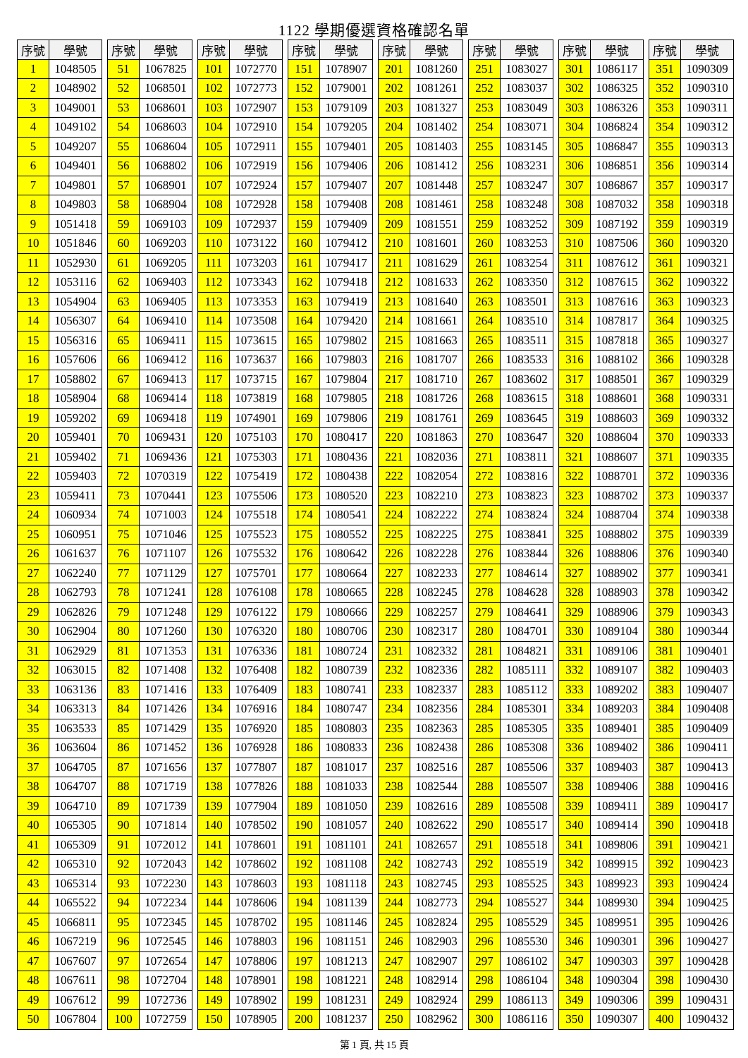1122 學期優選資格確認名單
| 序號 | 學號 |
| --- | --- |
| 1 | 1048505 |
| 2 | 1048902 |
| 3 | 1049001 |
| 4 | 1049102 |
| 5 | 1049207 |
| 6 | 1049401 |
| 7 | 1049801 |
| 8 | 1049803 |
| 9 | 1051418 |
| 10 | 1051846 |
| 11 | 1052930 |
| 12 | 1053116 |
| 13 | 1054904 |
| 14 | 1056307 |
| 15 | 1056316 |
| 16 | 1057606 |
| 17 | 1058802 |
| 18 | 1058904 |
| 19 | 1059202 |
| 20 | 1059401 |
| 21 | 1059402 |
| 22 | 1059403 |
| 23 | 1059411 |
| 24 | 1060934 |
| 25 | 1060951 |
| 26 | 1061637 |
| 27 | 1062240 |
| 28 | 1062793 |
| 29 | 1062826 |
| 30 | 1062904 |
| 31 | 1062929 |
| 32 | 1063015 |
| 33 | 1063136 |
| 34 | 1063313 |
| 35 | 1063533 |
| 36 | 1063604 |
| 37 | 1064705 |
| 38 | 1064707 |
| 39 | 1064710 |
| 40 | 1065305 |
| 41 | 1065309 |
| 42 | 1065310 |
| 43 | 1065314 |
| 44 | 1065522 |
| 45 | 1066811 |
| 46 | 1067219 |
| 47 | 1067607 |
| 48 | 1067611 |
| 49 | 1067612 |
| 50 | 1067804 |
| 序號 | 學號 |
| --- | --- |
| 51 | 1067825 |
| 52 | 1068501 |
| 53 | 1068601 |
| 54 | 1068603 |
| 55 | 1068604 |
| 56 | 1068802 |
| 57 | 1068901 |
| 58 | 1068904 |
| 59 | 1069103 |
| 60 | 1069203 |
| 61 | 1069205 |
| 62 | 1069403 |
| 63 | 1069405 |
| 64 | 1069410 |
| 65 | 1069411 |
| 66 | 1069412 |
| 67 | 1069413 |
| 68 | 1069414 |
| 69 | 1069418 |
| 70 | 1069431 |
| 71 | 1069436 |
| 72 | 1070319 |
| 73 | 1070441 |
| 74 | 1071003 |
| 75 | 1071046 |
| 76 | 1071107 |
| 77 | 1071129 |
| 78 | 1071241 |
| 79 | 1071248 |
| 80 | 1071260 |
| 81 | 1071353 |
| 82 | 1071408 |
| 83 | 1071416 |
| 84 | 1071426 |
| 85 | 1071429 |
| 86 | 1071452 |
| 87 | 1071656 |
| 88 | 1071719 |
| 89 | 1071739 |
| 90 | 1071814 |
| 91 | 1072012 |
| 92 | 1072043 |
| 93 | 1072230 |
| 94 | 1072234 |
| 95 | 1072345 |
| 96 | 1072545 |
| 97 | 1072654 |
| 98 | 1072704 |
| 99 | 1072736 |
| 100 | 1072759 |
| 序號 | 學號 |
| --- | --- |
| 101 | 1072770 |
| 102 | 1072773 |
| 103 | 1072907 |
| 104 | 1072910 |
| 105 | 1072911 |
| 106 | 1072919 |
| 107 | 1072924 |
| 108 | 1072928 |
| 109 | 1072937 |
| 110 | 1073122 |
| 111 | 1073203 |
| 112 | 1073343 |
| 113 | 1073353 |
| 114 | 1073508 |
| 115 | 1073615 |
| 116 | 1073637 |
| 117 | 1073715 |
| 118 | 1073819 |
| 119 | 1074901 |
| 120 | 1075103 |
| 121 | 1075303 |
| 122 | 1075419 |
| 123 | 1075506 |
| 124 | 1075518 |
| 125 | 1075523 |
| 126 | 1075532 |
| 127 | 1075701 |
| 128 | 1076108 |
| 129 | 1076122 |
| 130 | 1076320 |
| 131 | 1076336 |
| 132 | 1076408 |
| 133 | 1076409 |
| 134 | 1076916 |
| 135 | 1076920 |
| 136 | 1076928 |
| 137 | 1077807 |
| 138 | 1077826 |
| 139 | 1077904 |
| 140 | 1078502 |
| 141 | 1078601 |
| 142 | 1078602 |
| 143 | 1078603 |
| 144 | 1078606 |
| 145 | 1078702 |
| 146 | 1078803 |
| 147 | 1078806 |
| 148 | 1078901 |
| 149 | 1078902 |
| 150 | 1078905 |
| 序號 | 學號 |
| --- | --- |
| 151 | 1078907 |
| 152 | 1079001 |
| 153 | 1079109 |
| 154 | 1079205 |
| 155 | 1079401 |
| 156 | 1079406 |
| 157 | 1079407 |
| 158 | 1079408 |
| 159 | 1079409 |
| 160 | 1079412 |
| 161 | 1079417 |
| 162 | 1079418 |
| 163 | 1079419 |
| 164 | 1079420 |
| 165 | 1079802 |
| 166 | 1079803 |
| 167 | 1079804 |
| 168 | 1079805 |
| 169 | 1079806 |
| 170 | 1080417 |
| 171 | 1080436 |
| 172 | 1080438 |
| 173 | 1080520 |
| 174 | 1080541 |
| 175 | 1080552 |
| 176 | 1080642 |
| 177 | 1080664 |
| 178 | 1080665 |
| 179 | 1080666 |
| 180 | 1080706 |
| 181 | 1080724 |
| 182 | 1080739 |
| 183 | 1080741 |
| 184 | 1080747 |
| 185 | 1080803 |
| 186 | 1080833 |
| 187 | 1081017 |
| 188 | 1081033 |
| 189 | 1081050 |
| 190 | 1081057 |
| 191 | 1081101 |
| 192 | 1081108 |
| 193 | 1081118 |
| 194 | 1081139 |
| 195 | 1081146 |
| 196 | 1081151 |
| 197 | 1081213 |
| 198 | 1081221 |
| 199 | 1081231 |
| 200 | 1081237 |
| 序號 | 學號 |
| --- | --- |
| 201 | 1081260 |
| 202 | 1081261 |
| 203 | 1081327 |
| 204 | 1081402 |
| 205 | 1081403 |
| 206 | 1081412 |
| 207 | 1081448 |
| 208 | 1081461 |
| 209 | 1081551 |
| 210 | 1081601 |
| 211 | 1081629 |
| 212 | 1081633 |
| 213 | 1081640 |
| 214 | 1081661 |
| 215 | 1081663 |
| 216 | 1081707 |
| 217 | 1081710 |
| 218 | 1081726 |
| 219 | 1081761 |
| 220 | 1081863 |
| 221 | 1082036 |
| 222 | 1082054 |
| 223 | 1082210 |
| 224 | 1082222 |
| 225 | 1082225 |
| 226 | 1082228 |
| 227 | 1082233 |
| 228 | 1082245 |
| 229 | 1082257 |
| 230 | 1082317 |
| 231 | 1082332 |
| 232 | 1082336 |
| 233 | 1082337 |
| 234 | 1082356 |
| 235 | 1082363 |
| 236 | 1082438 |
| 237 | 1082516 |
| 238 | 1082544 |
| 239 | 1082616 |
| 240 | 1082622 |
| 241 | 1082657 |
| 242 | 1082743 |
| 243 | 1082745 |
| 244 | 1082773 |
| 245 | 1082824 |
| 246 | 1082903 |
| 247 | 1082907 |
| 248 | 1082914 |
| 249 | 1082924 |
| 250 | 1082962 |
| 序號 | 學號 |
| --- | --- |
| 251 | 1083027 |
| 252 | 1083037 |
| 253 | 1083049 |
| 254 | 1083071 |
| 255 | 1083145 |
| 256 | 1083231 |
| 257 | 1083247 |
| 258 | 1083248 |
| 259 | 1083252 |
| 260 | 1083253 |
| 261 | 1083254 |
| 262 | 1083350 |
| 263 | 1083501 |
| 264 | 1083510 |
| 265 | 1083511 |
| 266 | 1083533 |
| 267 | 1083602 |
| 268 | 1083615 |
| 269 | 1083645 |
| 270 | 1083647 |
| 271 | 1083811 |
| 272 | 1083816 |
| 273 | 1083823 |
| 274 | 1083824 |
| 275 | 1083841 |
| 276 | 1083844 |
| 277 | 1084614 |
| 278 | 1084628 |
| 279 | 1084641 |
| 280 | 1084701 |
| 281 | 1084821 |
| 282 | 1085111 |
| 283 | 1085112 |
| 284 | 1085301 |
| 285 | 1085305 |
| 286 | 1085308 |
| 287 | 1085506 |
| 288 | 1085507 |
| 289 | 1085508 |
| 290 | 1085517 |
| 291 | 1085518 |
| 292 | 1085519 |
| 293 | 1085525 |
| 294 | 1085527 |
| 295 | 1085529 |
| 296 | 1085530 |
| 297 | 1086102 |
| 298 | 1086104 |
| 299 | 1086113 |
| 300 | 1086116 |
| 序號 | 學號 |
| --- | --- |
| 301 | 1086117 |
| 302 | 1086325 |
| 303 | 1086326 |
| 304 | 1086824 |
| 305 | 1086847 |
| 306 | 1086851 |
| 307 | 1086867 |
| 308 | 1087032 |
| 309 | 1087192 |
| 310 | 1087506 |
| 311 | 1087612 |
| 312 | 1087615 |
| 313 | 1087616 |
| 314 | 1087817 |
| 315 | 1087818 |
| 316 | 1088102 |
| 317 | 1088501 |
| 318 | 1088601 |
| 319 | 1088603 |
| 320 | 1088604 |
| 321 | 1088607 |
| 322 | 1088701 |
| 323 | 1088702 |
| 324 | 1088704 |
| 325 | 1088802 |
| 326 | 1088806 |
| 327 | 1088902 |
| 328 | 1088903 |
| 329 | 1088906 |
| 330 | 1089104 |
| 331 | 1089106 |
| 332 | 1089107 |
| 333 | 1089202 |
| 334 | 1089203 |
| 335 | 1089401 |
| 336 | 1089402 |
| 337 | 1089403 |
| 338 | 1089406 |
| 339 | 1089411 |
| 340 | 1089414 |
| 341 | 1089806 |
| 342 | 1089915 |
| 343 | 1089923 |
| 344 | 1089930 |
| 345 | 1089951 |
| 346 | 1090301 |
| 347 | 1090303 |
| 348 | 1090304 |
| 349 | 1090306 |
| 350 | 1090307 |
| 序號 | 學號 |
| --- | --- |
| 351 | 1090309 |
| 352 | 1090310 |
| 353 | 1090311 |
| 354 | 1090312 |
| 355 | 1090313 |
| 356 | 1090314 |
| 357 | 1090317 |
| 358 | 1090318 |
| 359 | 1090319 |
| 360 | 1090320 |
| 361 | 1090321 |
| 362 | 1090322 |
| 363 | 1090323 |
| 364 | 1090325 |
| 365 | 1090327 |
| 366 | 1090328 |
| 367 | 1090329 |
| 368 | 1090331 |
| 369 | 1090332 |
| 370 | 1090333 |
| 371 | 1090335 |
| 372 | 1090336 |
| 373 | 1090337 |
| 374 | 1090338 |
| 375 | 1090339 |
| 376 | 1090340 |
| 377 | 1090341 |
| 378 | 1090342 |
| 379 | 1090343 |
| 380 | 1090344 |
| 381 | 1090401 |
| 382 | 1090403 |
| 383 | 1090407 |
| 384 | 1090408 |
| 385 | 1090409 |
| 386 | 1090411 |
| 387 | 1090413 |
| 388 | 1090416 |
| 389 | 1090417 |
| 390 | 1090418 |
| 391 | 1090421 |
| 392 | 1090423 |
| 393 | 1090424 |
| 394 | 1090425 |
| 395 | 1090426 |
| 396 | 1090427 |
| 397 | 1090428 |
| 398 | 1090430 |
| 399 | 1090431 |
| 400 | 1090432 |
第 1 頁, 共 15 頁